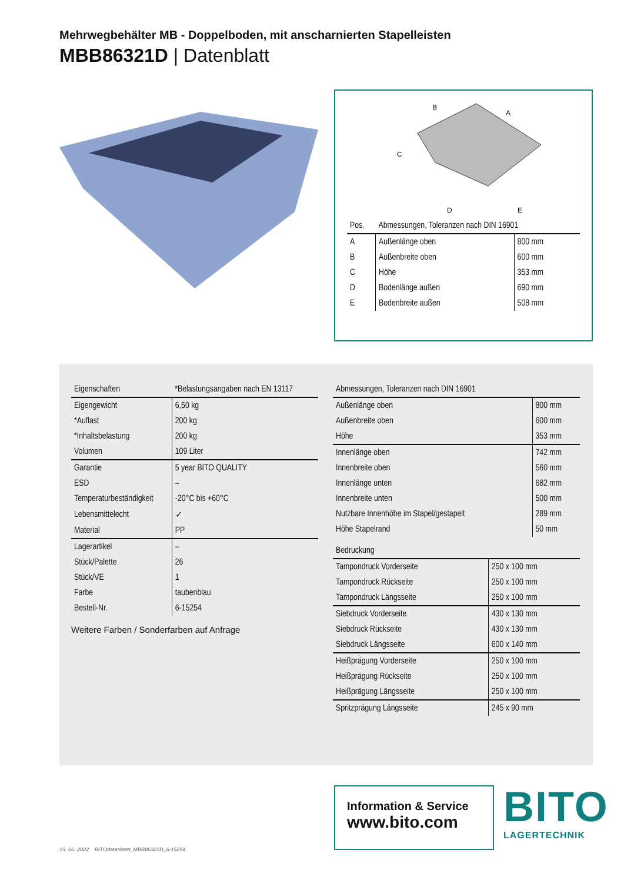Mehrwegbehälter MB - Doppelboden, mit anscharnierten Stapelleisten
MBB86321D | Datenblatt
B
A
C
D
E
| Pos. | Abmessungen, Toleranzen nach DIN 16901 | |
| --- | --- | --- |
| A | Außenlänge oben | 800 mm |
| B | Außenbreite oben | 600 mm |
| C | Höhe | 353 mm |
| D | Bodenlänge außen | 690 mm |
| E | Bodenbreite außen | 508 mm |
| Eigenschaften | *Belastungsangaben nach EN 13117 |
| --- | --- |
| Eigengewicht | 6,50 kg |
| *Auflast | 200 kg |
| *Inhaltsbelastung | 200 kg |
| Volumen | 109 Liter |
| Garantie | 5 year BITO QUALITY |
| ESD | – |
| Temperaturbeständigkeit | -20°C bis +60°C |
| Lebensmittelecht | ✓ |
| Material | PP |
| Lagerartikel | – |
| Stück/Palette | 26 |
| Stück/VE | 1 |
| Farbe | taubenblau |
| Bestell-Nr. | 6-15254 |
Weitere Farben / Sonderfarben auf Anfrage
| Abmessungen, Toleranzen nach DIN 16901 | |
| --- | --- |
| Außenlänge oben | 800 mm |
| Außenbreite oben | 600 mm |
| Höhe | 353 mm |
| Innenlänge oben | 742 mm |
| Innenbreite oben | 560 mm |
| Innenlänge unten | 682 mm |
| Innenbreite unten | 500 mm |
| Nutzbare Innenhöhe im Stapel/gestapelt | 289 mm |
| Höhe Stapelrand | 50 mm |
| Bedruckung | |
| --- | --- |
| Tampondruck Vorderseite | 250 x 100 mm |
| Tampondruck Rückseite | 250 x 100 mm |
| Tampondruck Längsseite | 250 x 100 mm |
| Siebdruck Vorderseite | 430 x 130 mm |
| Siebdruck Rückseite | 430 x 130 mm |
| Siebdruck Längsseite | 600 x 140 mm |
| Heißprägung Vorderseite | 250 x 100 mm |
| Heißprägung Rückseite | 250 x 100 mm |
| Heißprägung Längsseite | 250 x 100 mm |
| Spritzprägung Längsseite | 245 x 90 mm |
Information & Service
www.bito.com
BITO
LAGERTECHNIK
13. 06. 2022 BITOdatasheet_MBB86321D_6-15254